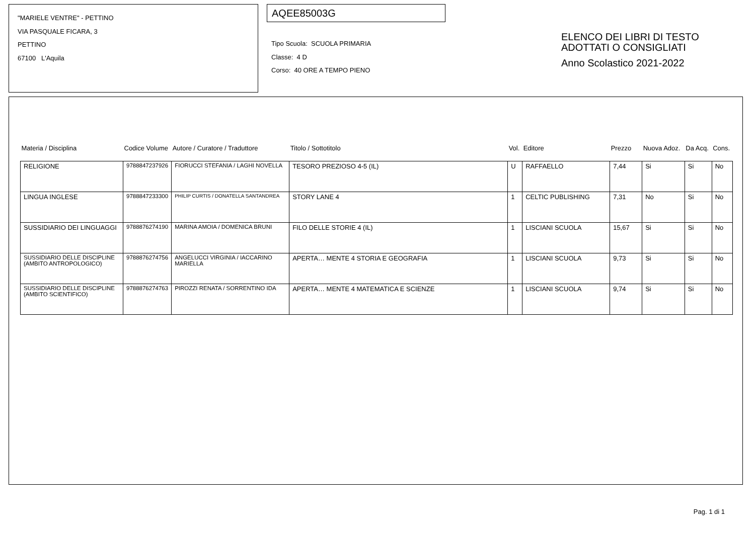"MARIELE VENTRE" - PETTINO
VIA PASQUALE FICARA, 3
PETTINO
67100 L'Aquila
AQEE85003G
Tipo Scuola: SCUOLA PRIMARIA
Classe: 4 D
Corso: 40 ORE A TEMPO PIENO
ELENCO DEI LIBRI DI TESTO
ADOTTATI O CONSIGLIATI
Anno Scolastico 2021-2022
| Materia / Disciplina | Codice Volume | Autore / Curatore / Traduttore | Titolo / Sottotitolo | Vol. | Editore | Prezzo | Nuova Adoz. | Da Acq. | Cons. |
| --- | --- | --- | --- | --- | --- | --- | --- | --- | --- |
| RELIGIONE | 9788847237926 | FIORUCCI STEFANIA / LAGHI NOVELLA | TESORO PREZIOSO 4-5 (IL) | U | RAFFAELLO | 7,44 | Si | Si | No |
| LINGUA INGLESE | 9788847233300 | PHILIP CURTIS / DONATELLA SANTANDREA | STORY LANE 4 | 1 | CELTIC PUBLISHING | 7,31 | No | Si | No |
| SUSSIDIARIO DEI LINGUAGGI | 9788876274190 | MARINA AMOIA / DOMENICA BRUNI | FILO DELLE STORIE 4 (IL) | 1 | LISCIANI SCUOLA | 15,67 | Si | Si | No |
| SUSSIDIARIO DELLE DISCIPLINE (AMBITO ANTROPOLOGICO) | 9788876274756 | ANGELUCCI VIRGINIA / IACCARINO MARIELLA | APERTA… MENTE 4 STORIA E GEOGRAFIA | 1 | LISCIANI SCUOLA | 9,73 | Si | Si | No |
| SUSSIDIARIO DELLE DISCIPLINE (AMBITO SCIENTIFICO) | 9788876274763 | PIROZZI RENATA / SORRENTINO IDA | APERTA… MENTE 4 MATEMATICA E SCIENZE | 1 | LISCIANI SCUOLA | 9,74 | Si | Si | No |
Pag. 1 di 1